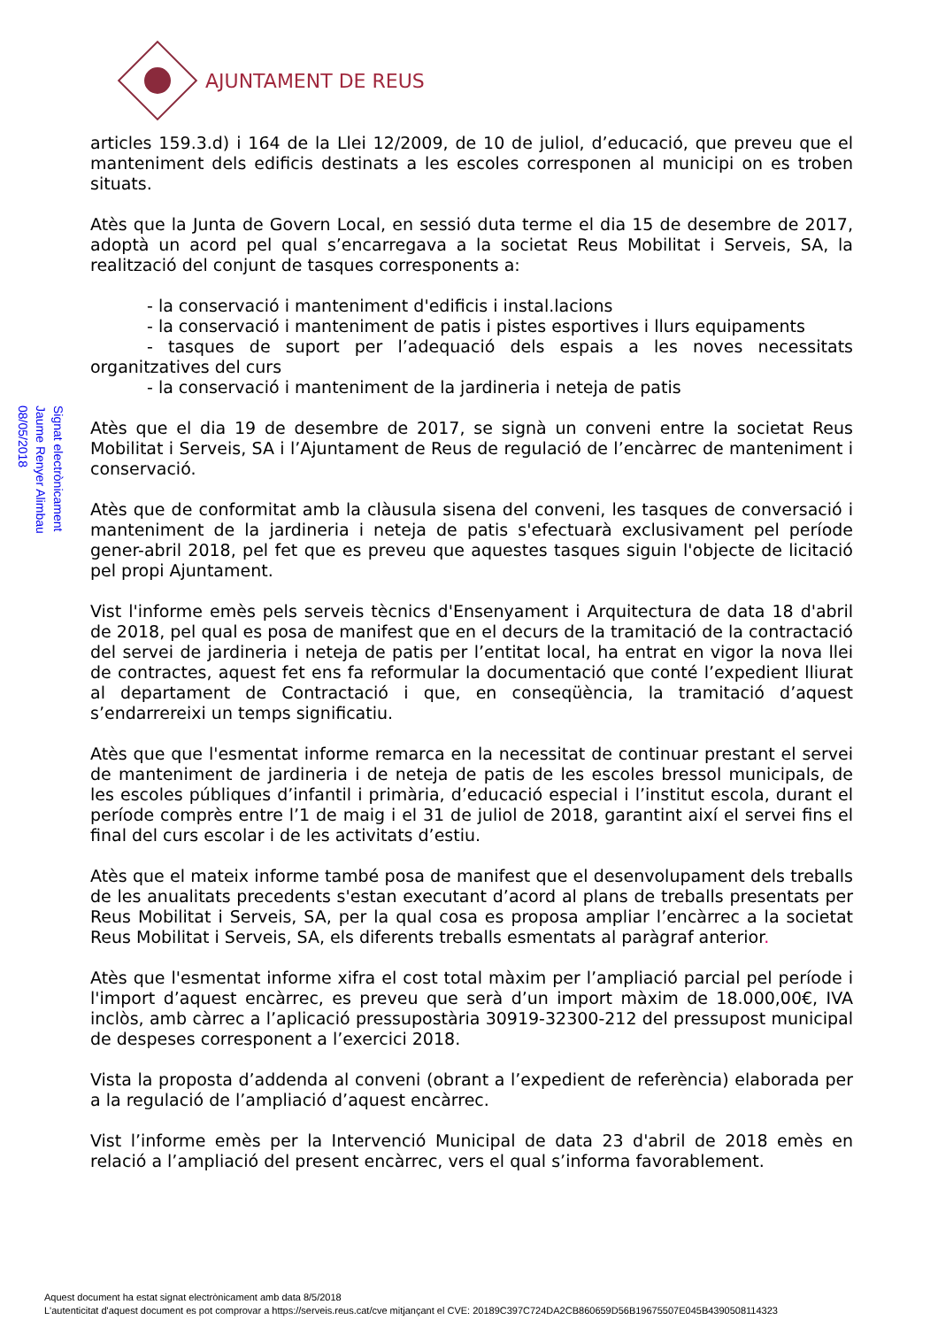AJUNTAMENT DE REUS
Signat electrònicament
Jaume Renyer Alimbau
08/05/2018
articles 159.3.d) i 164 de la Llei 12/2009, de 10 de juliol, d’educació, que preveu que el manteniment dels edificis destinats a les escoles corresponen al municipi on es troben situats.
Atès que la Junta de Govern Local, en sessió duta terme el dia 15 de desembre de 2017, adoptà un acord pel qual s’encarregava a la societat Reus Mobilitat i Serveis, SA, la realització del conjunt de tasques corresponents a:
- la conservació i manteniment d'edificis i instal.lacions
- la conservació i manteniment de patis i pistes esportives i llurs equipaments
- tasques de suport per l’adequació dels espais a les noves necessitats organitzatives del curs
- la conservació i manteniment de la jardineria i neteja de patis
Atès que el dia 19 de desembre de 2017, se signà un conveni entre la societat Reus Mobilitat i Serveis, SA i l’Ajuntament de Reus de regulació de l’encàrrec de manteniment i conservació.
Atès que de conformitat amb la clàusula sisena del conveni, les tasques de conversació i manteniment de la jardineria i neteja de patis s'efectuarà exclusivament pel període gener-abril 2018, pel fet que es preveu que aquestes tasques siguin l'objecte de licitació pel propi Ajuntament.
Vist l'informe emès pels serveis tècnics d'Ensenyament i Arquitectura de data 18 d'abril de 2018, pel qual es posa de manifest que en el decurs de la tramitació de la contractació del servei de jardineria i neteja de patis per l’entitat local, ha entrat en vigor la nova llei de contractes, aquest fet ens fa reformular la documentació que conté l’expedient lliurat al departament de Contractació i que, en conseqüència, la tramitació d’aquest s’endarrereixi un temps significatiu.
Atès que que l'esmentat informe remarca en la necessitat de continuar prestant el servei de manteniment de jardineria i de neteja de patis de les escoles bressol municipals, de les escoles públiques d’infantil i primària, d’educació especial i l’institut escola, durant el període comprès entre l’1 de maig i el 31 de juliol de 2018, garantint així el servei fins el final del curs escolar i de les activitats d’estiu.
Atès que el mateix informe també posa de manifest que el desenvolupament dels treballs de les anualitats precedents s'estan executant d’acord al plans de treballs presentats per Reus Mobilitat i Serveis, SA, per la qual cosa es proposa ampliar l’encàrrec a la societat Reus Mobilitat i Serveis, SA, els diferents treballs esmentats al paràgraf anterior.
Atès que l'esmentat informe xifra el cost total màxim per l’ampliació parcial pel període i l'import d’aquest encàrrec, es preveu que serà d’un import màxim de 18.000,00€, IVA inclòs, amb càrrec a l’aplicació pressupostària 30919-32300-212 del pressupost municipal de despeses corresponent a l’exercici 2018.
Vista la proposta d’addenda al conveni (obrant a l’expedient de referència) elaborada per a la regulació de l’ampliació d’aquest encàrrec.
Vist l’informe emès per la Intervenció Municipal de data 23 d'abril de 2018 emès en relació a l’ampliació del present encàrrec, vers el qual s’informa favorablement.
Aquest document ha estat signat electrònicament amb data 8/5/2018
L'autenticitat d'aquest document es pot comprovar a https://serveis.reus.cat/cve mitjançant el CVE: 20189C397C724DA2CB860659D56B19675507E045B4390508114323